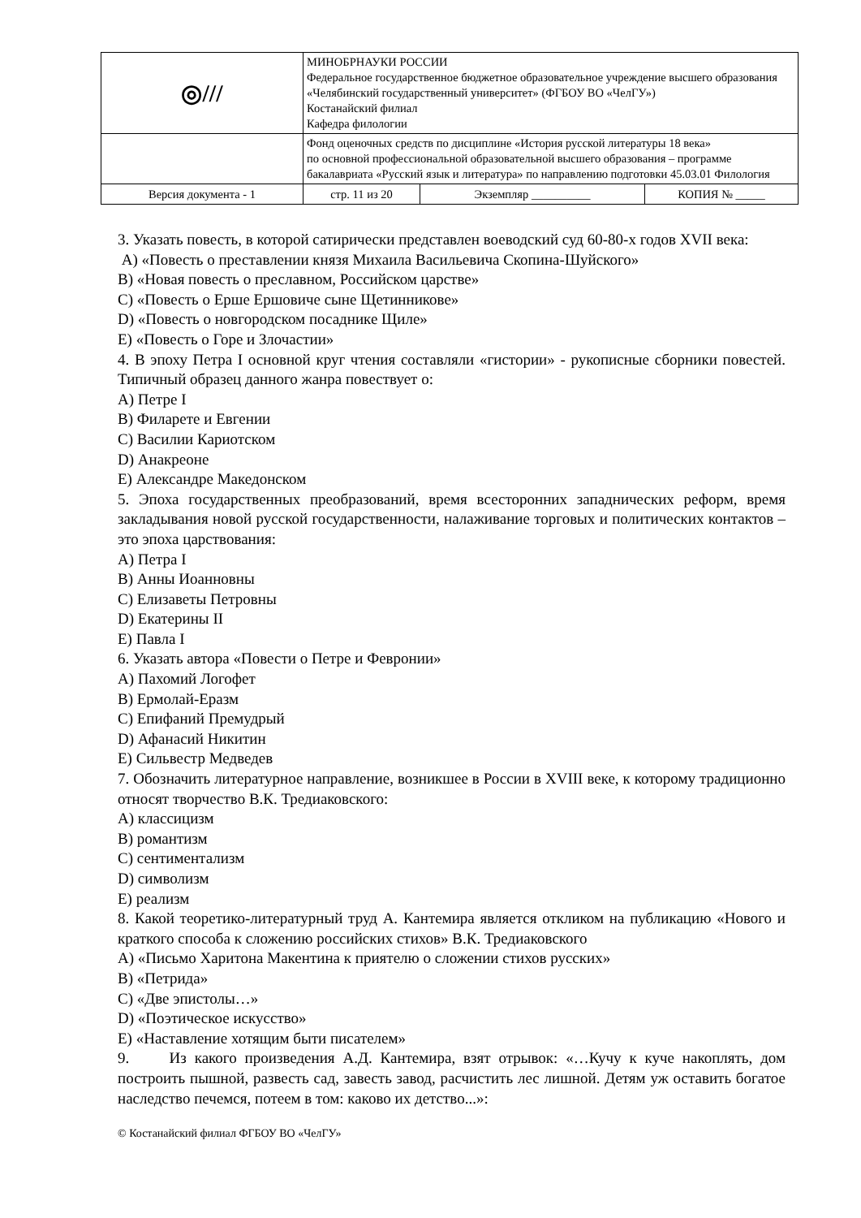| ◎/// | МИНОБРНАУКИ РОССИИ Федеральное государственное бюджетное образовательное учреждение высшего образования «Челябинский государственный университет» (ФГБОУ ВО «ЧелГУ») Костанайский филиал Кафедра филологии | | |
| | Фонд оценочных средств по дисциплине «История русской литературы 18 века» по основной профессиональной образовательной высшего образования – программе бакалавриата «Русский язык и литература» по направлению подготовки 45.03.01 Филология | | |
| Версия документа - 1 | стр. 11 из 20 | Экземпляр __________ | КОПИЯ № _____ |
3. Указать повесть, в которой сатирически представлен воеводский суд 60-80-х годов XVII века:
A) «Повесть о преставлении князя Михаила Васильевича Скопина-Шуйского»
B) «Новая повесть о преславном, Российском царстве»
C) «Повесть о Ерше Ершовиче сыне Щетинникове»
D) «Повесть о новгородском посаднике Щиле»
E) «Повесть о Горе и Злочастии»
4. В эпоху Петра I основной круг чтения составляли «гистории» - рукописные сборники повестей. Типичный образец данного жанра повествует о:
A) Петре I
B) Филарете и Евгении
C) Василии Кариотском
D) Анакреоне
E) Александре Македонском
5. Эпоха государственных преобразований, время всесторонних западнических реформ, время закладывания новой русской государственности, налаживание торговых и политических контактов – это эпоха царствования:
A) Петра I
B) Анны Иоанновны
C) Елизаветы Петровны
D) Екатерины II
E) Павла I
6. Указать автора «Повести о Петре и Февронии»
A) Пахомий Логофет
B) Ермолай-Еразм
C) Епифаний Премудрый
D) Афанасий Никитин
E) Сильвестр Медведев
7. Обозначить литературное направление, возникшее в России в XVIII веке, к которому традиционно относят творчество В.К. Тредиаковского:
A) классицизм
B) романтизм
C) сентиментализм
D) символизм
E) реализм
8. Какой теоретико-литературный труд А. Кантемира является откликом на публикацию «Нового и краткого способа к сложению российских стихов» В.К. Тредиаковского
A) «Письмо Харитона Макентина к приятелю о сложении стихов русских»
B) «Петрида»
C) «Две эпистолы…»
D) «Поэтическое искусство»
E) «Наставление хотящим быти писателем»
9. Из какого произведения А.Д. Кантемира, взят отрывок: «…Кучу к куче накоплять, дом построить пышной, развесть сад, завесть завод, расчистить лес лишной. Детям уж оставить богатое наследство печемся, потеем в том: каково их детство...»:
© Костанайский филиал ФГБОУ ВО «ЧелГУ»